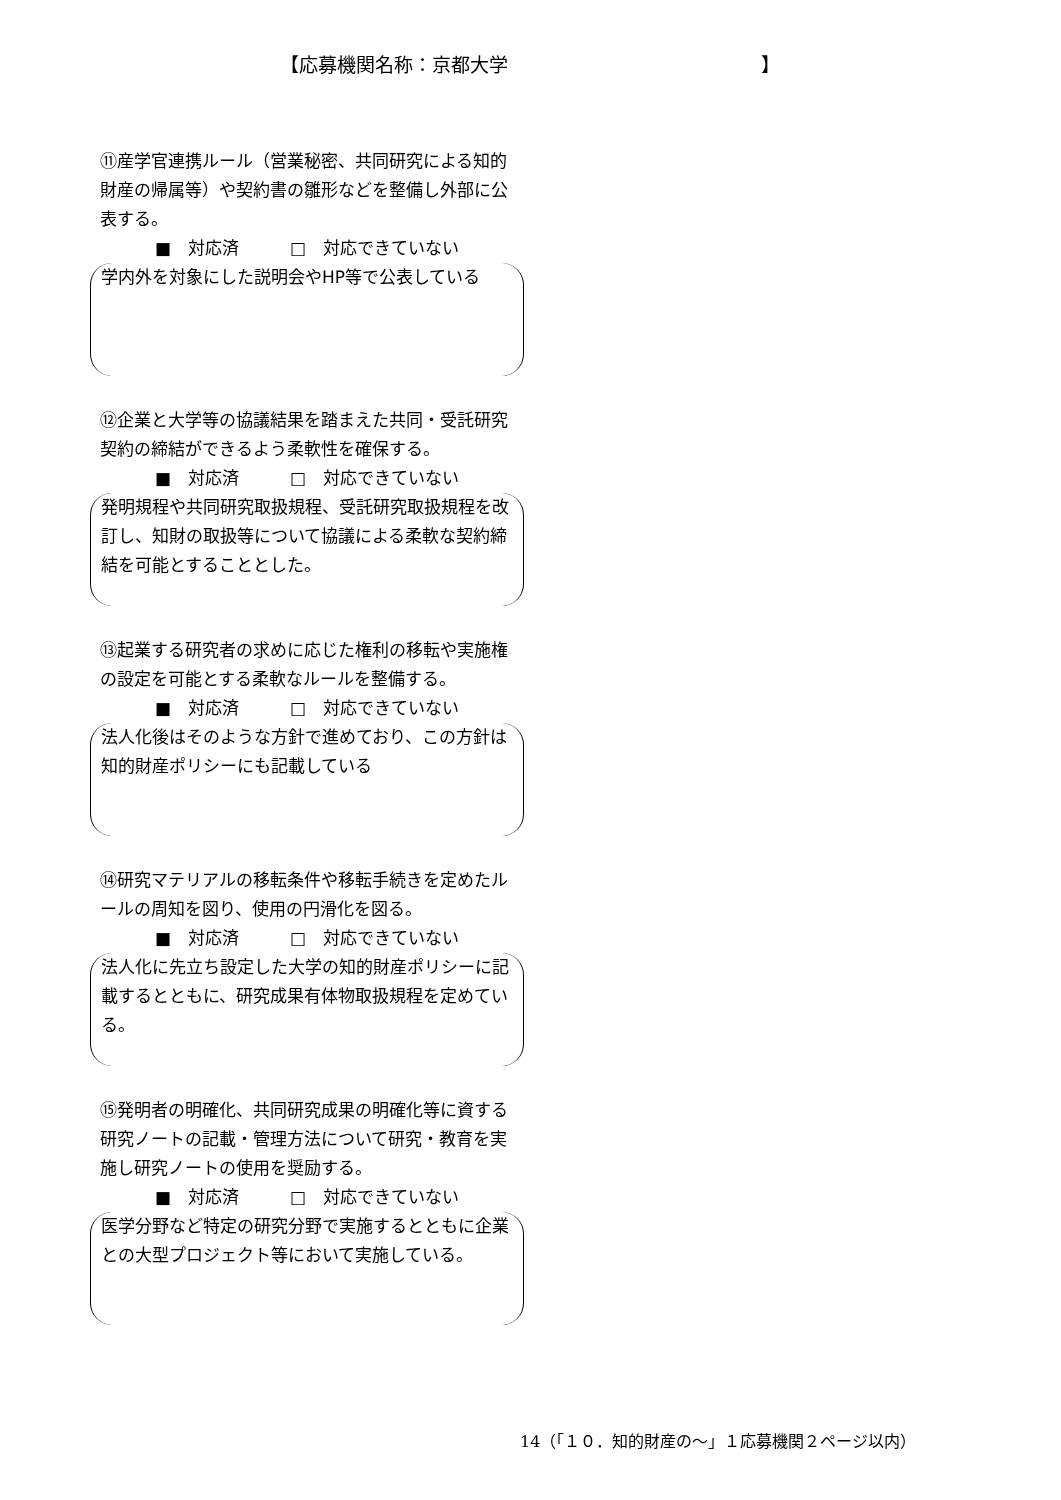【応募機関名称：京都大学 】
⑪産学官連携ルール（営業秘密、共同研究による知的財産の帰属等）や契約書の雛形などを整備し外部に公表する。
■　対応済　　　□　対応できていない
学内外を対象にした説明会やHP等で公表している
⑫企業と大学等の協議結果を踏まえた共同・受託研究契約の締結ができるよう柔軟性を確保する。
■　対応済　　　□　対応できていない
発明規程や共同研究取扱規程、受託研究取扱規程を改訂し、知財の取扱等について協議による柔軟な契約締結を可能とすることとした。
⑬起業する研究者の求めに応じた権利の移転や実施権の設定を可能とする柔軟なルールを整備する。
■　対応済　　　□　対応できていない
法人化後はそのような方針で進めており、この方針は知的財産ポリシーにも記載している
⑭研究マテリアルの移転条件や移転手続きを定めたルールの周知を図り、使用の円滑化を図る。
■　対応済　　　□　対応できていない
法人化に先立ち設定した大学の知的財産ポリシーに記載するとともに、研究成果有体物取扱規程を定めている。
⑮発明者の明確化、共同研究成果の明確化等に資する研究ノートの記載・管理方法について研究・教育を実施し研究ノートの使用を奨励する。
■　対応済　　　□　対応できていない
医学分野など特定の研究分野で実施するとともに企業との大型プロジェクト等において実施している。
14（「１０．知的財産の～」１応募機関２ページ以内）